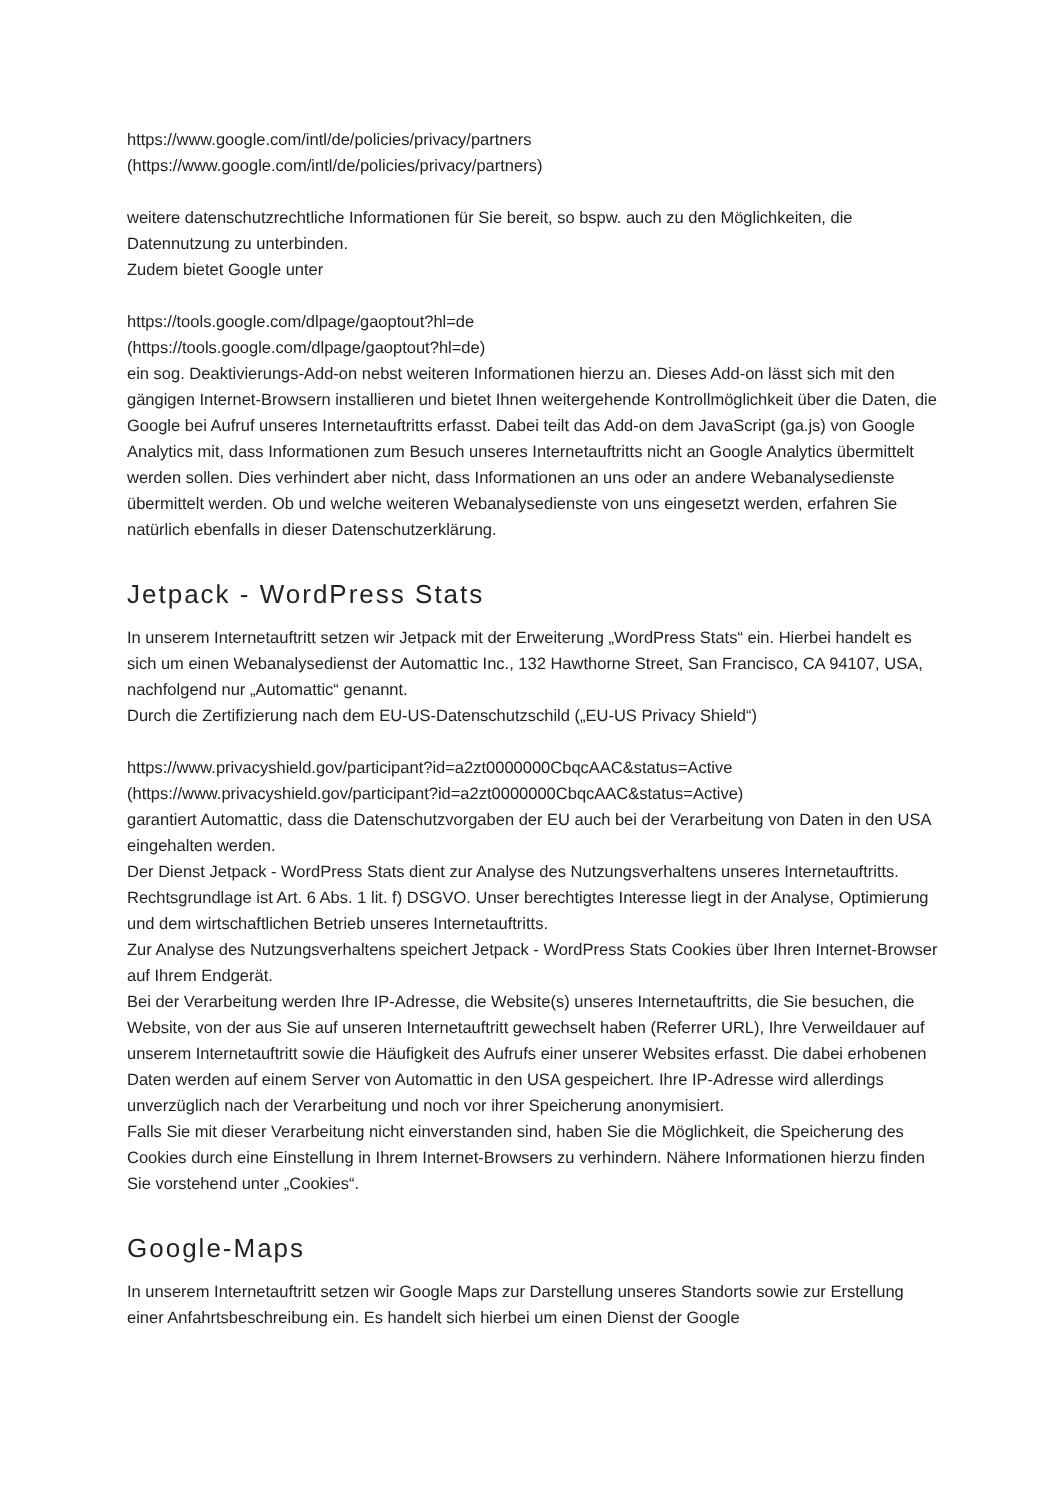https://www.google.com/intl/de/policies/privacy/partners
(https://www.google.com/intl/de/policies/privacy/partners)
weitere datenschutzrechtliche Informationen für Sie bereit, so bspw. auch zu den Möglichkeiten, die Datennutzung zu unterbinden.
Zudem bietet Google unter
https://tools.google.com/dlpage/gaoptout?hl=de
(https://tools.google.com/dlpage/gaoptout?hl=de)
ein sog. Deaktivierungs-Add-on nebst weiteren Informationen hierzu an. Dieses Add-on lässt sich mit den gängigen Internet-Browsern installieren und bietet Ihnen weitergehende Kontrollmöglichkeit über die Daten, die Google bei Aufruf unseres Internetauftritts erfasst. Dabei teilt das Add-on dem JavaScript (ga.js) von Google Analytics mit, dass Informationen zum Besuch unseres Internetauftritts nicht an Google Analytics übermittelt werden sollen. Dies verhindert aber nicht, dass Informationen an uns oder an andere Webanalysedienste übermittelt werden. Ob und welche weiteren Webanalysedienste von uns eingesetzt werden, erfahren Sie natürlich ebenfalls in dieser Datenschutzerklärung.
Jetpack - WordPress Stats
In unserem Internetauftritt setzen wir Jetpack mit der Erweiterung „WordPress Stats“ ein. Hierbei handelt es sich um einen Webanalysedienst der Automattic Inc., 132 Hawthorne Street, San Francisco, CA 94107, USA, nachfolgend nur „Automattic“ genannt.
Durch die Zertifizierung nach dem EU-US-Datenschutzschild („EU-US Privacy Shield“)
https://www.privacyshield.gov/participant?id=a2zt0000000CbqcAAC&status=Active
(https://www.privacyshield.gov/participant?id=a2zt0000000CbqcAAC&status=Active)
garantiert Automattic, dass die Datenschutzvorgaben der EU auch bei der Verarbeitung von Daten in den USA eingehalten werden.
Der Dienst Jetpack - WordPress Stats dient zur Analyse des Nutzungsverhaltens unseres Internetauftritts. Rechtsgrundlage ist Art. 6 Abs. 1 lit. f) DSGVO. Unser berechtigtes Interesse liegt in der Analyse, Optimierung und dem wirtschaftlichen Betrieb unseres Internetauftritts.
Zur Analyse des Nutzungsverhaltens speichert Jetpack - WordPress Stats Cookies über Ihren Internet-Browser auf Ihrem Endgerät.
Bei der Verarbeitung werden Ihre IP-Adresse, die Website(s) unseres Internetauftritts, die Sie besuchen, die Website, von der aus Sie auf unseren Internetauftritt gewechselt haben (Referrer URL), Ihre Verweildauer auf unserem Internetauftritt sowie die Häufigkeit des Aufrufs einer unserer Websites erfasst. Die dabei erhobenen Daten werden auf einem Server von Automattic in den USA gespeichert. Ihre IP-Adresse wird allerdings unverzüglich nach der Verarbeitung und noch vor ihrer Speicherung anonymisiert.
Falls Sie mit dieser Verarbeitung nicht einverstanden sind, haben Sie die Möglichkeit, die Speicherung des Cookies durch eine Einstellung in Ihrem Internet-Browsers zu verhindern. Nähere Informationen hierzu finden Sie vorstehend unter „Cookies“.
Google-Maps
In unserem Internetauftritt setzen wir Google Maps zur Darstellung unseres Standorts sowie zur Erstellung einer Anfahrtsbeschreibung ein. Es handelt sich hierbei um einen Dienst der Google